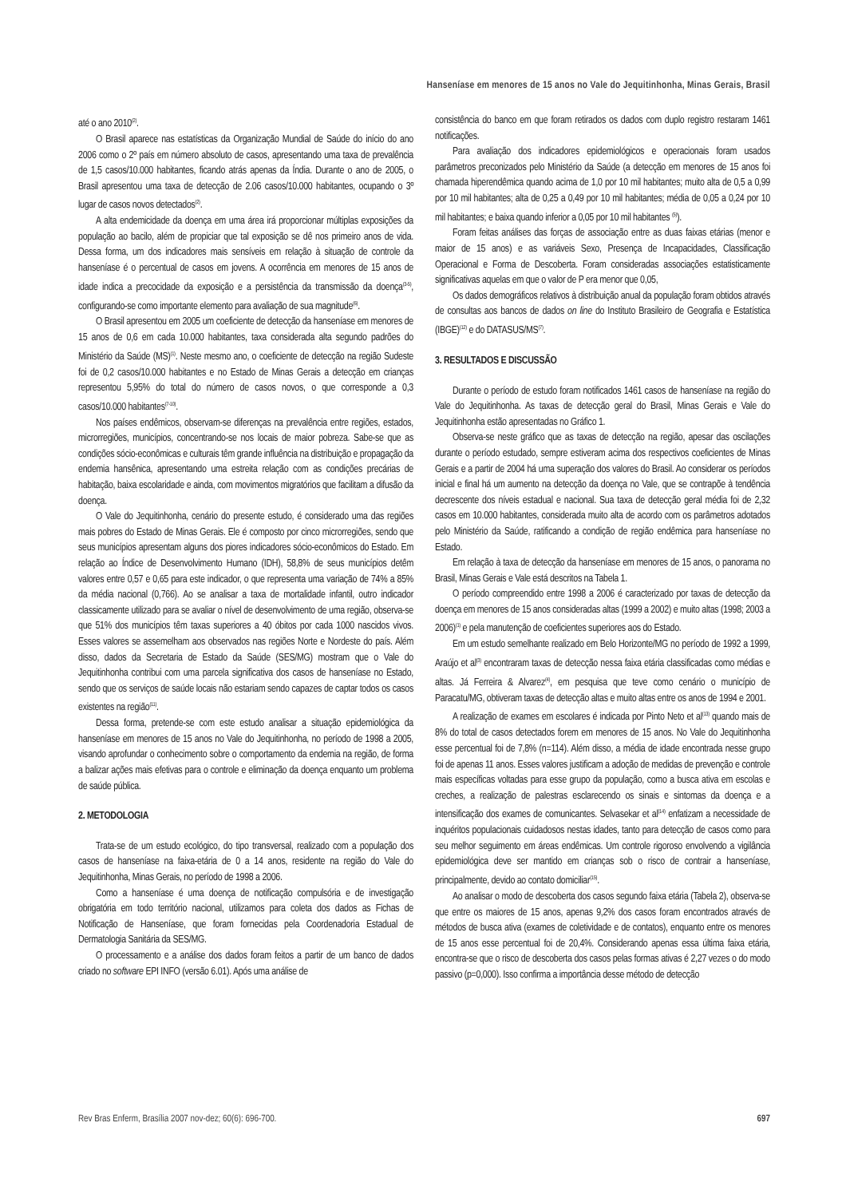Hanseníase em menores de 15 anos no Vale do Jequitinhonha, Minas Gerais, Brasil
até o ano 2010<sup>(2)</sup>.
O Brasil aparece nas estatísticas da Organização Mundial de Saúde do início do ano 2006 como o 2º país em número absoluto de casos, apresentando uma taxa de prevalência de 1,5 casos/10.000 habitantes, ficando atrás apenas da Índia. Durante o ano de 2005, o Brasil apresentou uma taxa de detecção de 2.06 casos/10.000 habitantes, ocupando o 3º lugar de casos novos detectados<sup>(2)</sup>.
A alta endemicidade da doença em uma área irá proporcionar múltiplas exposições da população ao bacilo, além de propiciar que tal exposição se dê nos primeiro anos de vida. Dessa forma, um dos indicadores mais sensíveis em relação à situação de controle da hanseníase é o percentual de casos em jovens. A ocorrência em menores de 15 anos de idade indica a precocidade da exposição e a persistência da transmissão da doença<sup>(3-5)</sup>, configurando-se como importante elemento para avaliação de sua magnitude<sup>(6)</sup>.
O Brasil apresentou em 2005 um coeficiente de detecção da hanseníase em menores de 15 anos de 0,6 em cada 10.000 habitantes, taxa considerada alta segundo padrões do Ministério da Saúde (MS)<sup>(1)</sup>. Neste mesmo ano, o coeficiente de detecção na região Sudeste foi de 0,2 casos/10.000 habitantes e no Estado de Minas Gerais a detecção em crianças representou 5,95% do total do número de casos novos, o que corresponde a 0,3 casos/10.000 habitantes<sup>(7-10)</sup>.
Nos países endêmicos, observam-se diferenças na prevalência entre regiões, estados, microrregiões, municípios, concentrando-se nos locais de maior pobreza. Sabe-se que as condições sócio-econômicas e culturais têm grande influência na distribuição e propagação da endemia hansênica, apresentando uma estreita relação com as condições precárias de habitação, baixa escolaridade e ainda, com movimentos migratórios que facilitam a difusão da doença.
O Vale do Jequitinhonha, cenário do presente estudo, é considerado uma das regiões mais pobres do Estado de Minas Gerais. Ele é composto por cinco microrregiões, sendo que seus municípios apresentam alguns dos piores indicadores sócio-econômicos do Estado. Em relação ao Índice de Desenvolvimento Humano (IDH), 58,8% de seus municípios detêm valores entre 0,57 e 0,65 para este indicador, o que representa uma variação de 74% a 85% da média nacional (0,766). Ao se analisar a taxa de mortalidade infantil, outro indicador classicamente utilizado para se avaliar o nível de desenvolvimento de uma região, observa-se que 51% dos municípios têm taxas superiores a 40 óbitos por cada 1000 nascidos vivos. Esses valores se assemelham aos observados nas regiões Norte e Nordeste do país. Além disso, dados da Secretaria de Estado da Saúde (SES/MG) mostram que o Vale do Jequitinhonha contribui com uma parcela significativa dos casos de hanseníase no Estado, sendo que os serviços de saúde locais não estariam sendo capazes de captar todos os casos existentes na região<sup>(11)</sup>.
Dessa forma, pretende-se com este estudo analisar a situação epidemiológica da hanseníase em menores de 15 anos no Vale do Jequitinhonha, no período de 1998 a 2005, visando aprofundar o conhecimento sobre o comportamento da endemia na região, de forma a balizar ações mais efetivas para o controle e eliminação da doença enquanto um problema de saúde pública.
2. METODOLOGIA
Trata-se de um estudo ecológico, do tipo transversal, realizado com a população dos casos de hanseníase na faixa-etária de 0 a 14 anos, residente na região do Vale do Jequitinhonha, Minas Gerais, no período de 1998 a 2006.
Como a hanseníase é uma doença de notificação compulsória e de investigação obrigatória em todo território nacional, utilizamos para coleta dos dados as Fichas de Notificação de Hanseníase, que foram fornecidas pela Coordenadoria Estadual de Dermatologia Sanitária da SES/MG.
O processamento e a análise dos dados foram feitos a partir de um banco de dados criado no software EPI INFO (versão 6.01). Após uma análise de
consistência do banco em que foram retirados os dados com duplo registro restaram 1461 notificações.
Para avaliação dos indicadores epidemiológicos e operacionais foram usados parâmetros preconizados pelo Ministério da Saúde (a detecção em menores de 15 anos foi chamada hiperendêmica quando acima de 1,0 por 10 mil habitantes; muito alta de 0,5 a 0,99 por 10 mil habitantes; alta de 0,25 a 0,49 por 10 mil habitantes; média de 0,05 a 0,24 por 10 mil habitantes; e baixa quando inferior a 0,05 por 10 mil habitantes <sup>(5)</sup>).
Foram feitas análises das forças de associação entre as duas faixas etárias (menor e maior de 15 anos) e as variáveis Sexo, Presença de Incapacidades, Classificação Operacional e Forma de Descoberta. Foram consideradas associações estatisticamente significativas aquelas em que o valor de P era menor que 0,05,
Os dados demográficos relativos à distribuição anual da população foram obtidos através de consultas aos bancos de dados on line do Instituto Brasileiro de Geografia e Estatística (IBGE)<sup>(12)</sup> e do DATASUS/MS<sup>(7)</sup>.
3. RESULTADOS E DISCUSSÃO
Durante o período de estudo foram notificados 1461 casos de hanseníase na região do Vale do Jequitinhonha. As taxas de detecção geral do Brasil, Minas Gerais e Vale do Jequitinhonha estão apresentadas no Gráfico 1.
Observa-se neste gráfico que as taxas de detecção na região, apesar das oscilações durante o período estudado, sempre estiveram acima dos respectivos coeficientes de Minas Gerais e a partir de 2004 há uma superação dos valores do Brasil. Ao considerar os períodos inicial e final há um aumento na detecção da doença no Vale, que se contrapõe à tendência decrescente dos níveis estadual e nacional. Sua taxa de detecção geral média foi de 2,32 casos em 10.000 habitantes, considerada muito alta de acordo com os parâmetros adotados pelo Ministério da Saúde, ratificando a condição de região endêmica para hanseníase no Estado.
Em relação à taxa de detecção da hanseníase em menores de 15 anos, o panorama no Brasil, Minas Gerais e Vale está descritos na Tabela 1.
O período compreendido entre 1998 a 2006 é caracterizado por taxas de detecção da doença em menores de 15 anos consideradas altas (1999 a 2002) e muito altas (1998; 2003 a 2006)<sup>(1)</sup> e pela manutenção de coeficientes superiores aos do Estado.
Em um estudo semelhante realizado em Belo Horizonte/MG no período de 1992 a 1999, Araújo et al<sup>(3)</sup> encontraram taxas de detecção nessa faixa etária classificadas como médias e altas. Já Ferreira & Alvarez<sup>(4)</sup>, em pesquisa que teve como cenário o município de Paracatu/MG, obtiveram taxas de detecção altas e muito altas entre os anos de 1994 e 2001.
A realização de exames em escolares é indicada por Pinto Neto et al<sup>(13)</sup> quando mais de 8% do total de casos detectados forem em menores de 15 anos. No Vale do Jequitinhonha esse percentual foi de 7,8% (n=114). Além disso, a média de idade encontrada nesse grupo foi de apenas 11 anos. Esses valores justificam a adoção de medidas de prevenção e controle mais específicas voltadas para esse grupo da população, como a busca ativa em escolas e creches, a realização de palestras esclarecendo os sinais e sintomas da doença e a intensificação dos exames de comunicantes. Selvasekar et al<sup>(14)</sup> enfatizam a necessidade de inquéritos populacionais cuidadosos nestas idades, tanto para detecção de casos como para seu melhor seguimento em áreas endêmicas. Um controle rigoroso envolvendo a vigilância epidemiológica deve ser mantido em crianças sob o risco de contrair a hanseníase, principalmente, devido ao contato domiciliar<sup>(15)</sup>.
Ao analisar o modo de descoberta dos casos segundo faixa etária (Tabela 2), observa-se que entre os maiores de 15 anos, apenas 9,2% dos casos foram encontrados através de métodos de busca ativa (exames de coletividade e de contatos), enquanto entre os menores de 15 anos esse percentual foi de 20,4%. Considerando apenas essa última faixa etária, encontra-se que o risco de descoberta dos casos pelas formas ativas é 2,27 vezes o do modo passivo (p=0,000). Isso confirma a importância desse método de detecção
Rev Bras Enferm, Brasília 2007 nov-dez; 60(6): 696-700. 697